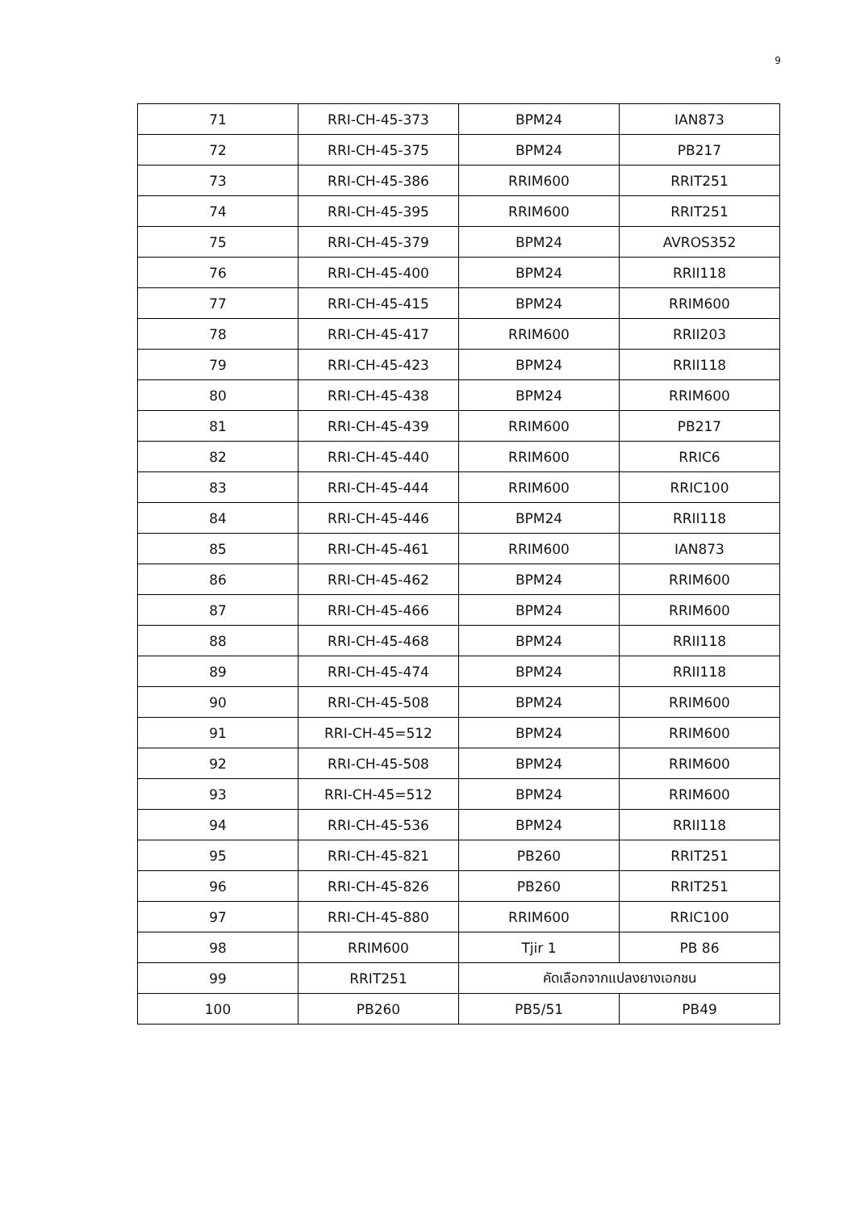9
| 71 | RRI-CH-45-373 | BPM24 | IAN873 |
| 72 | RRI-CH-45-375 | BPM24 | PB217 |
| 73 | RRI-CH-45-386 | RRIM600 | RRIT251 |
| 74 | RRI-CH-45-395 | RRIM600 | RRIT251 |
| 75 | RRI-CH-45-379 | BPM24 | AVROS352 |
| 76 | RRI-CH-45-400 | BPM24 | RRII118 |
| 77 | RRI-CH-45-415 | BPM24 | RRIM600 |
| 78 | RRI-CH-45-417 | RRIM600 | RRII203 |
| 79 | RRI-CH-45-423 | BPM24 | RRII118 |
| 80 | RRI-CH-45-438 | BPM24 | RRIM600 |
| 81 | RRI-CH-45-439 | RRIM600 | PB217 |
| 82 | RRI-CH-45-440 | RRIM600 | RRIC6 |
| 83 | RRI-CH-45-444 | RRIM600 | RRIC100 |
| 84 | RRI-CH-45-446 | BPM24 | RRII118 |
| 85 | RRI-CH-45-461 | RRIM600 | IAN873 |
| 86 | RRI-CH-45-462 | BPM24 | RRIM600 |
| 87 | RRI-CH-45-466 | BPM24 | RRIM600 |
| 88 | RRI-CH-45-468 | BPM24 | RRII118 |
| 89 | RRI-CH-45-474 | BPM24 | RRII118 |
| 90 | RRI-CH-45-508 | BPM24 | RRIM600 |
| 91 | RRI-CH-45=512 | BPM24 | RRIM600 |
| 92 | RRI-CH-45-508 | BPM24 | RRIM600 |
| 93 | RRI-CH-45=512 | BPM24 | RRIM600 |
| 94 | RRI-CH-45-536 | BPM24 | RRII118 |
| 95 | RRI-CH-45-821 | PB260 | RRIT251 |
| 96 | RRI-CH-45-826 | PB260 | RRIT251 |
| 97 | RRI-CH-45-880 | RRIM600 | RRIC100 |
| 98 | RRIM600 | Tjir 1 | PB 86 |
| 99 | RRIT251 | คัดเลือกจากแปลงยางเอกชน | |
| 100 | PB260 | PB5/51 | PB49 |